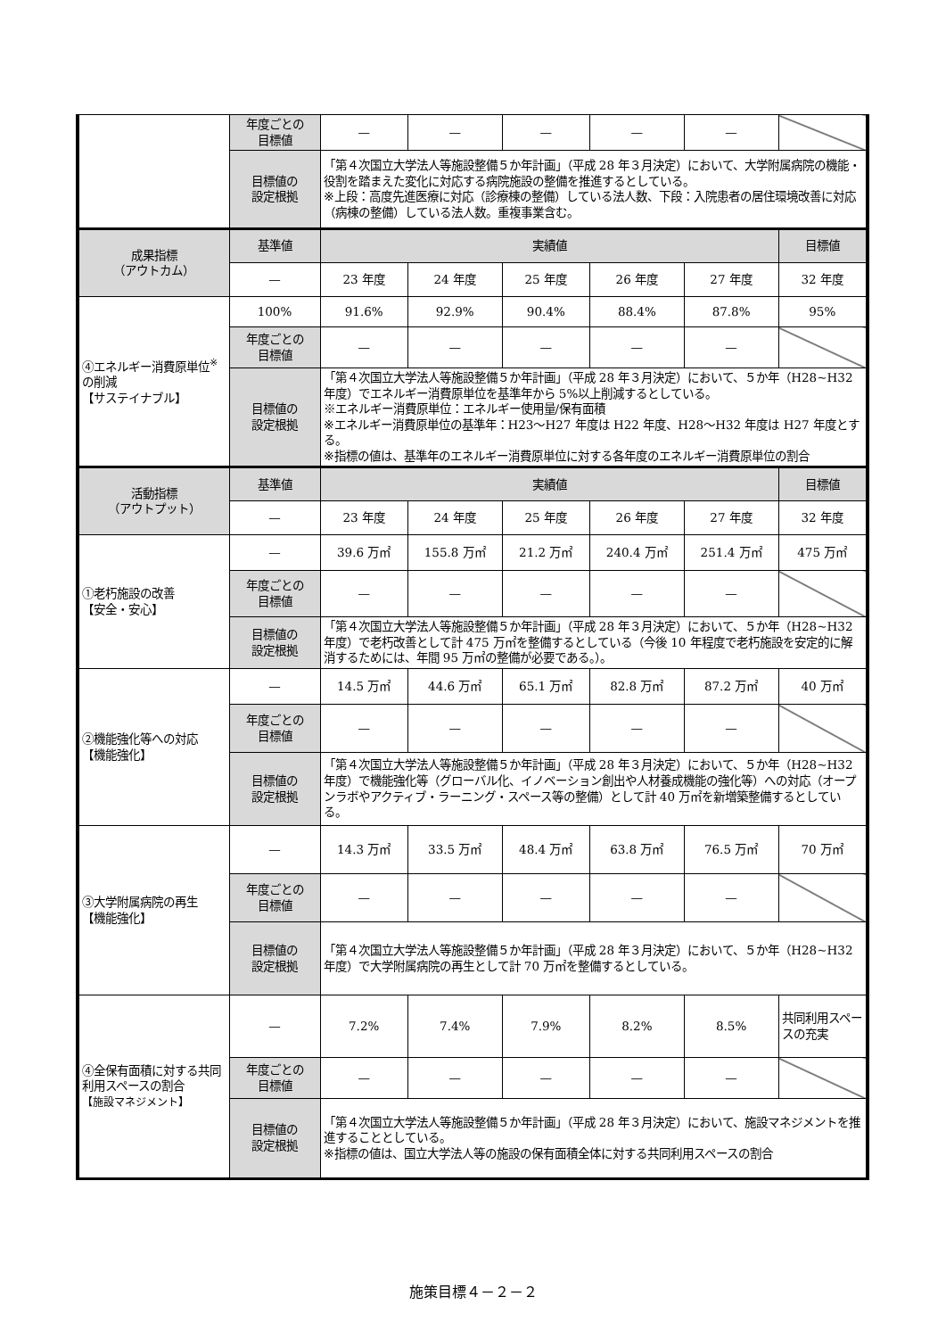| | 年度ごとの 目標値 | — | — | — | — | — | |
| | 目標値の 設定根拠 | 「第４次国立大学法人等施設整備５か年計画」（平成 28 年３月決定）において、大学附属病院の機能・役割を踏まえた変化に対応する病院施設の整備を推進するとしている。 ※上段：高度先進医療に対応（診療棟の整備）している法人数、下段：入院患者の居住環境改善に対応（病棟の整備）している法人数。重複事業含む。 | | | | | |
| 成果指標 （アウトカム） | 基準値 | 実績値 | | | | | 目標値 |
| | — | 23 年度 | 24 年度 | 25 年度 | 26 年度 | 27 年度 | 32 年度 |
| ④エネルギー消費原単位<sup>※</sup>の削減 【サステイナブル】 | 100% | 91.6% | 92.9% | 90.4% | 88.4% | 87.8% | 95% |
| | 年度ごとの 目標値 | — | — | — | — | — | |
| | 目標値の 設定根拠 | 「第４次国立大学法人等施設整備５か年計画」（平成 28 年３月決定）において、５か年（H28~H32 年度）でエネルギー消費原単位を基準年から 5%以上削減するとしている。 ※エネルギー消費原単位：エネルギー使用量/保有面積 ※エネルギー消費原単位の基準年：H23〜H27 年度は H22 年度、H28〜H32 年度は H27 年度とする。 ※指標の値は、基準年のエネルギー消費原単位に対する各年度のエネルギー消費原単位の割合 | | | | | |
| 活動指標 （アウトプット） | 基準値 | 実績値 | | | | | 目標値 |
| | — | 23 年度 | 24 年度 | 25 年度 | 26 年度 | 27 年度 | 32 年度 |
| ①老朽施設の改善 【安全・安心】 | — | 39.6 万㎡ | 155.8 万㎡ | 21.2 万㎡ | 240.4 万㎡ | 251.4 万㎡ | 475 万㎡ |
| | 年度ごとの 目標値 | — | — | — | — | — | |
| | 目標値の 設定根拠 | 「第４次国立大学法人等施設整備５か年計画」（平成 28 年３月決定）において、５か年（H28~H32 年度）で老朽改善として計 475 万㎡を整備するとしている（今後 10 年程度で老朽施設を安定的に解消するためには、年間 95 万㎡の整備が必要である。）。 | | | | | |
| ②機能強化等への対応 【機能強化】 | — | 14.5 万㎡ | 44.6 万㎡ | 65.1 万㎡ | 82.8 万㎡ | 87.2 万㎡ | 40 万㎡ |
| | 年度ごとの 目標値 | — | — | — | — | — | |
| | 目標値の 設定根拠 | 「第４次国立大学法人等施設整備５か年計画」（平成 28 年３月決定）において、５か年（H28~H32 年度）で機能強化等（グローバル化、イノベーション創出や人材養成機能の強化等）への対応（オープンラボやアクティブ・ラーニング・スペース等の整備）として計 40 万㎡を新増築整備するとしている。 | | | | | |
| ③大学附属病院の再生 【機能強化】 | — | 14.3 万㎡ | 33.5 万㎡ | 48.4 万㎡ | 63.8 万㎡ | 76.5 万㎡ | 70 万㎡ |
| | 年度ごとの 目標値 | — | — | — | — | — | |
| | 目標値の 設定根拠 | 「第４次国立大学法人等施設整備５か年計画」（平成 28 年３月決定）において、５か年（H28~H32 年度）で大学附属病院の再生として計 70 万㎡を整備するとしている。 | | | | | |
| ④全保有面積に対する共同利用スペースの割合 【施設マネジメント】 | — | 7.2% | 7.4% | 7.9% | 8.2% | 8.5% | 共同利用スペースの充実 |
| | 年度ごとの 目標値 | — | — | — | — | — | |
| | 目標値の 設定根拠 | 「第４次国立大学法人等施設整備５か年計画」（平成 28 年３月決定）において、施設マネジメントを推進することとしている。 ※指標の値は、国立大学法人等の施設の保有面積全体に対する共同利用スペースの割合 | | | | | |
施策目標４－２－２